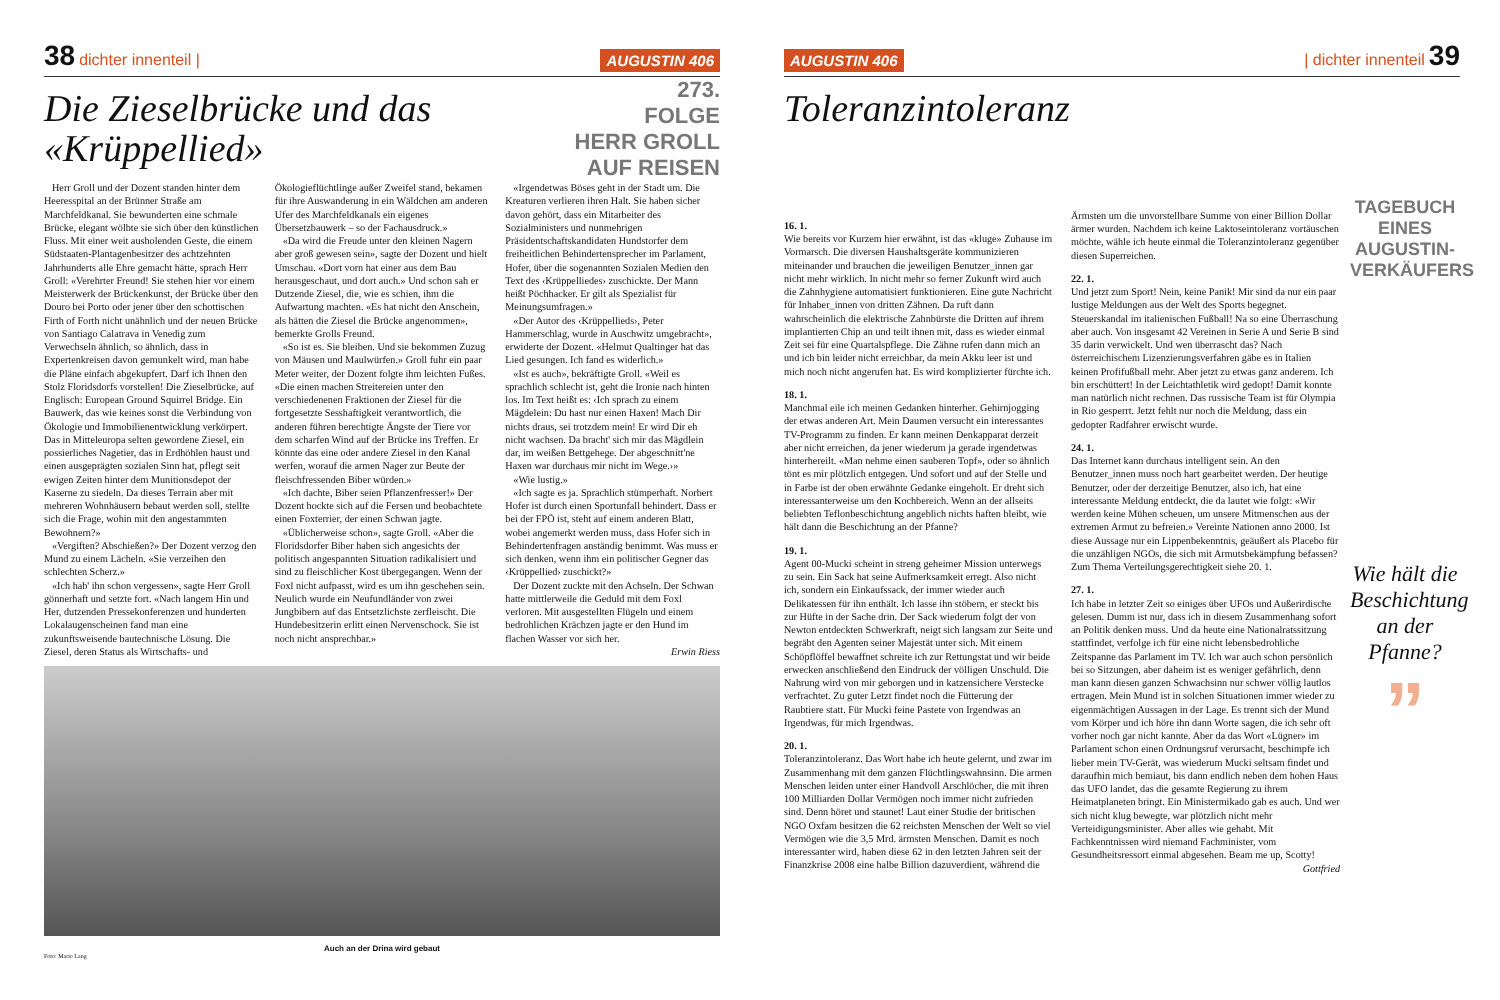38 dichter innenteil | AUGUSTIN 406
Die Zieselbrücke und das
«Krüppellied»
273.
FOLGE
HERR GROLL
AUF REISEN
Herr Groll und der Dozent standen hinter dem Heeresspital an der Brünner Straße am Marchfeldkanal. Sie bewunderten eine schmale Brücke, elegant wölbte sie sich über den künstlichen Fluss. Mit einer weit ausholenden Geste, die einem Südstaaten-Plantagenbesitzer des achtzehnten Jahrhunderts alle Ehre gemacht hätte, sprach Herr Groll: «Verehrter Freund! Sie stehen hier vor einem Meisterwerk der Brückenkunst, der Brücke über den Douro bei Porto oder jener über den schottischen Firth of Forth nicht unähnlich und der neuen Brücke von Santiago Calatrava in Venedig zum Verwechseln ähnlich, so ähnlich, dass in Expertenkreisen davon gemunkelt wird, man habe die Pläne einfach abgekupfert. Darf ich Ihnen den Stolz Floridsdorfs vorstellen! Die Zieselbrücke, auf Englisch: European Ground Squirrel Bridge. Ein Bauwerk, das wie keines sonst die Verbindung von Ökologie und Immobilienentwicklung verkörpert. Das in Mitteleuropa selten gewordene Ziesel, ein possierliches Nagetier, das in Erdhöhlen haust und einen ausgeprägten sozialen Sinn hat, pflegt seit ewigen Zeiten hinter dem Munitionsdepot der Kaserne zu siedeln. Da dieses Terrain aber mit mehreren Wohnhäusern bebaut werden soll, stellte sich die Frage, wohin mit den angestammten Bewohnern?»
«Vergiften? Abschießen?» Der Dozent verzog den Mund zu einem Lächeln. «Sie verzeihen den schlechten Scherz.»
«Ich hab' ihn schon vergessen», sagte Herr Groll gönnerhaft und setzte fort. «Nach langem Hin und Her, dutzenden Pressekonferenzen und hunderten Lokalaugenscheinen fand man eine zukunftsweisende bautechnische Lösung. Die Ziesel, deren Status als Wirtschafts- und Ökologieflüchtlinge außer Zweifel stand, bekamen für ihre Auswanderung in ein Wäldchen am anderen Ufer des Marchfeldkanals ein eigenes Übersetzbauwerk – so der Fachausdruck.»
«Da wird die Freude unter den kleinen Nagern aber groß gewesen sein», sagte der Dozent und hielt Umschau. «Dort vorn hat einer aus dem Bau herausgeschaut, und dort auch.» Und schon sah er Dutzende Ziesel, die, wie es schien, ihm die Aufwartung machten. «Es hat nicht den Anschein, als hätten die Ziesel die Brücke angenommen», bemerkte Grolls Freund.
«So ist es. Sie bleiben. Und sie bekommen Zuzug von Mäusen und Maulwürfen.» Groll fuhr ein paar Meter weiter, der Dozent folgte ihm leichten Fußes. «Die einen machen Streitereien unter den verschiedenenen Fraktionen der Ziesel für die fortgesetzte Sesshaftigkeit verantwortlich, die anderen führen berechtigte Ängste der Tiere vor dem scharfen Wind auf der Brücke ins Treffen. Er könnte das eine oder andere Ziesel in den Kanal werfen, worauf die armen Nager zur Beute der fleischfressenden Biber würden.»
«Ich dachte, Biber seien Pflanzenfresser!» Der Dozent hockte sich auf die Fersen und beobachtete einen Foxterrier, der einen Schwan jagte.
«Üblicherweise schon», sagte Groll. «Aber die Floridsdorfer Biber haben sich angesichts der politisch angespannten Situation radikalisiert und sind zu fleischlicher Kost übergegangen. Wenn der Foxl nicht aufpasst, wird es um ihn geschehen sein. Neulich wurde ein Neufundländer von zwei Jungbibern auf das Entsetzlichste zerfleischt. Die Hundebesitzerin erlitt einen Nervenschock. Sie ist noch nicht ansprechbar.»
«Irgendetwas Böses geht in der Stadt um. Die Kreaturen verlieren ihren Halt. Sie haben sicher davon gehört, dass ein Mitarbeiter des Sozialministers und nunmehrigen Präsidentschaftskandidaten Hundstorfer dem freiheitlichen Behindertensprecher im Parlament, Hofer, über die sogenannten Sozialen Medien den Text des ‹Krüppelliedes› zuschickte. Der Mann heißt Pöchhacker. Er gilt als Spezialist für Meinungsumfragen.»
«Der Autor des ‹Krüppellieds›, Peter Hammerschlag, wurde in Auschwitz umgebracht», erwiderte der Dozent. «Helmut Qualtinger hat das Lied gesungen. Ich fand es widerlich.»
«Ist es auch», bekräftigte Groll. «Weil es sprachlich schlecht ist, geht die Ironie nach hinten los. Im Text heißt es: ‹Ich sprach zu einem Mägdelein: Du hast nur einen Haxen! Mach Dir nichts draus, sei trotzdem mein! Er wird Dir eh nicht wachsen. Da bracht' sich mir das Mägdlein dar, im weißen Bettgehege. Der abgeschnitt'ne Haxen war durchaus mir nicht im Wege.›»
«Wie lustig.»
«Ich sagte es ja. Sprachlich stümperhaft. Norbert Hofer ist durch einen Sportunfall behindert. Dass er bei der FPÖ ist, steht auf einem anderen Blatt, wobei angemerkt werden muss, dass Hofer sich in Behindertenfragen anständig benimmt. Was muss er sich denken, wenn ihm ein politischer Gegner das ‹Krüppellied› zuschickt?»
Der Dozent zuckte mit den Achseln. Der Schwan hatte mittlerweile die Geduld mit dem Foxl verloren. Mit ausgestellten Flügeln und einem bedrohlichen Krächzen jagte er den Hund im flachen Wasser vor sich her.
Erwin Riess
Auch an der Drina wird gebaut
Foto: Mario Lang
AUGUSTIN 406 | dichter innenteil 39
Toleranzintoleranz
16. 1.
Wie bereits vor Kurzem hier erwähnt, ist das «kluge» Zuhause im Vormarsch. Die diversen Haushaltsgeräte kommunizieren miteinander und brauchen die jeweiligen Benutzer_innen gar nicht mehr wirklich. In nicht mehr so ferner Zukunft wird auch die Zahnhygiene automatisiert funktionieren. Eine gute Nachricht für Inhaber_innen von dritten Zähnen. Da ruft dann wahrscheinlich die elektrische Zahnbürste die Dritten auf ihrem implantierten Chip an und teilt ihnen mit, dass es wieder einmal Zeit sei für eine Quartalspflege. Die Zähne rufen dann mich an und ich bin leider nicht erreichbar, da mein Akku leer ist und mich noch nicht angerufen hat. Es wird komplizierter fürchte ich.
18. 1.
Manchmal eile ich meinen Gedanken hinterher. Gehirnjogging der etwas anderen Art. Mein Daumen versucht ein interessantes TV-Programm zu finden. Er kann meinen Denkapparat derzeit aber nicht erreichen, da jener wiederum ja gerade irgendetwas hinterhereilt. «Man nehme einen sauberen Topf», oder so ähnlich tönt es mir plötzlich entgegen. Und sofort und auf der Stelle und in Farbe ist der oben erwähnte Gedanke eingeholt. Er dreht sich interessanterweise um den Kochbereich. Wenn an der allseits beliebten Teflonbeschichtung angeblich nichts haften bleibt, wie hält dann die Beschichtung an der Pfanne?
19. 1.
Agent 00-Mucki scheint in streng geheimer Mission unterwegs zu sein. Ein Sack hat seine Aufmerksamkeit erregt. Also nicht ich, sondern ein Einkaufssack, der immer wieder auch Delikatessen für ihn enthält. Ich lasse ihn stöbern, er steckt bis zur Hüfte in der Sache drin. Der Sack wiederum folgt der von Newton entdeckten Schwerkraft, neigt sich langsam zur Seite und begräbt den Agenten seiner Majestät unter sich. Mit einem Schöpflöffel bewaffnet schreite ich zur Rettungstat und wir beide erwecken anschließend den Eindruck der völligen Unschuld. Die Nahrung wird von mir geborgen und in katzensichere Verstecke verfrachtet. Zu guter Letzt findet noch die Fütterung der Raubtiere statt. Für Mucki feine Pastete von Irgendwas an Irgendwas, für mich Irgendwas.
20. 1.
Toleranzintoleranz. Das Wort habe ich heute gelernt, und zwar im Zusammenhang mit dem ganzen Flüchtlingswahnsinn. Die armen Menschen leiden unter einer Handvoll Arschlöcher, die mit ihren 100 Milliarden Dollar Vermögen noch immer nicht zufrieden sind. Denn höret und staunet! Laut einer Studie der britischen NGO Oxfam besitzen die 62 reichsten Menschen der Welt so viel Vermögen wie die 3,5 Mrd. ärmsten Menschen. Damit es noch interessanter wird, haben diese 62 in den letzten Jahren seit der Finanzkrise 2008 eine halbe Billion dazuverdient, während die Ärmsten um die unvorstellbare Summe von einer Billion Dollar ärmer wurden. Nachdem ich keine Laktoseintoleranz vortäuschen möchte, wähle ich heute einmal die Toleranzintoleranz gegenüber diesen Superreichen.
22. 1.
Und jetzt zum Sport! Nein, keine Panik! Mir sind da nur ein paar lustige Meldungen aus der Welt des Sports begegnet. Steuerskandal im italienischen Fußball! Na so eine Überraschung aber auch. Von insgesamt 42 Vereinen in Serie A und Serie B sind 35 darin verwickelt. Und wen überrascht das? Nach österreichischem Lizenzierungsverfahren gäbe es in Italien keinen Profifußball mehr. Aber jetzt zu etwas ganz anderem. Ich bin erschüttert! In der Leichtathletik wird gedopt! Damit konnte man natürlich nicht rechnen. Das russische Team ist für Olympia in Rio gesperrt. Jetzt fehlt nur noch die Meldung, dass ein gedopter Radfahrer erwischt wurde.
24. 1.
Das Internet kann durchaus intelligent sein. An den Benutzer_innen muss noch hart gearbeitet werden. Der heutige Benutzer, oder der derzeitige Benutzer, also ich, hat eine interessante Meldung entdeckt, die da lautet wie folgt: «Wir werden keine Mühen scheuen, um unsere Mitmenschen aus der extremen Armut zu befreien.» Vereinte Nationen anno 2000. Ist diese Aussage nur ein Lippenbekenntnis, geäußert als Placebo für die unzähligen NGOs, die sich mit Armutsbekämpfung befassen? Zum Thema Verteilungsgerechtigkeit siehe 20. 1.
27. 1.
Ich habe in letzter Zeit so einiges über UFOs und Außerirdische gelesen. Dumm ist nur, dass ich in diesem Zusammenhang sofort an Politik denken muss. Und da heute eine Nationalratssitzung stattfindet, verfolge ich für eine nicht lebensbedrohliche Zeitspanne das Parlament im TV. Ich war auch schon persönlich bei so Sitzungen, aber daheim ist es weniger gefährlich, denn man kann diesen ganzen Schwachsinn nur schwer völlig lautlos ertragen. Mein Mund ist in solchen Situationen immer wieder zu eigenmächtigen Aussagen in der Lage. Es trennt sich der Mund vom Körper und ich höre ihn dann Worte sagen, die ich sehr oft vorher noch gar nicht kannte. Aber da das Wort «Lügner» im Parlament schon einen Ordnungsruf verursacht, beschimpfe ich lieber mein TV-Gerät, was wiederum Mucki seltsam findet und daraufhin mich bemiaut, bis dann endlich neben dem hohen Haus das UFO landet, das die gesamte Regierung zu ihrem Heimatplaneten bringt. Ein Ministermikado gab es auch. Und wer sich nicht klug bewegte, war plötzlich nicht mehr Verteidigungsminister. Aber alles wie gehabt. Mit Fachkenntnissen wird niemand Fachminister, vom Gesundheitsressort einmal abgesehen. Beam me up, Scotty!
Gottfried
TAGEBUCH EINES AUGUSTIN-VERKÄUFERS
Wie hält die Beschichtung an der Pfanne?
”